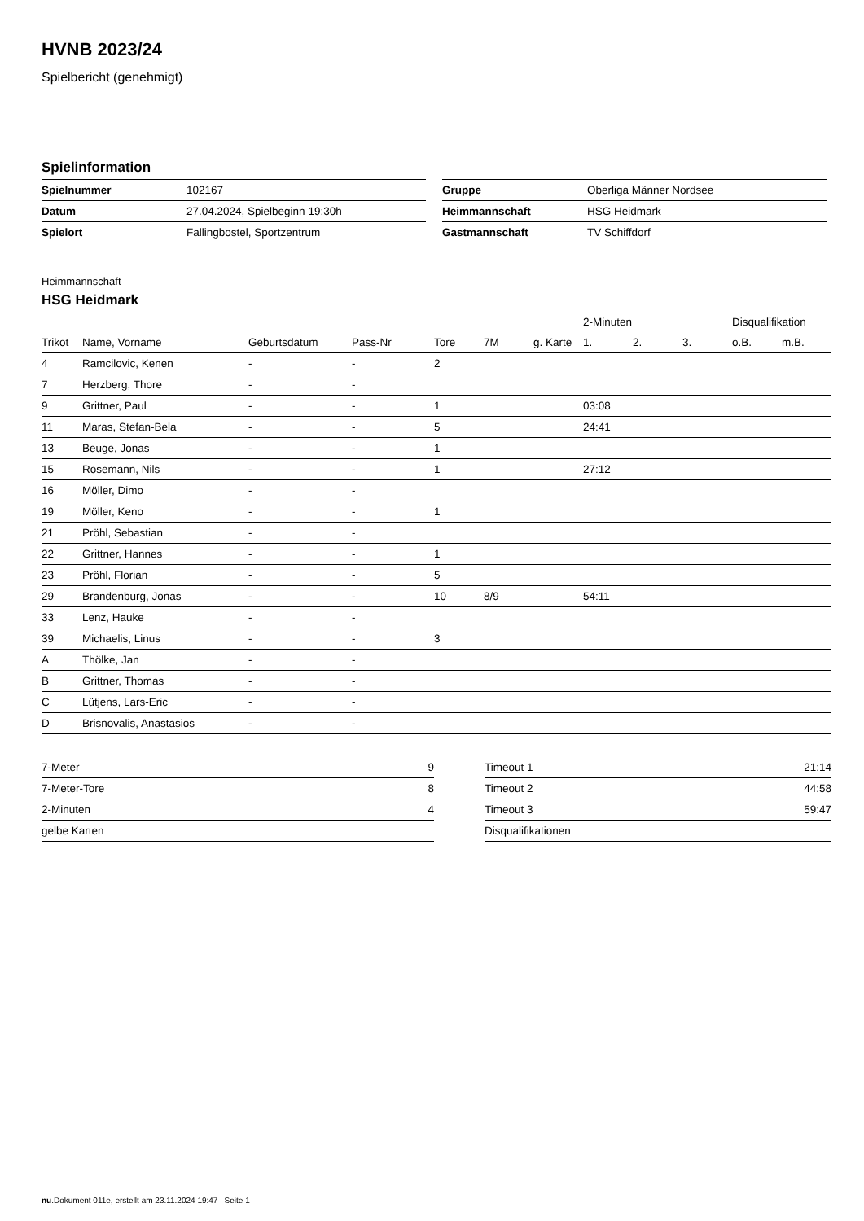HVNB 2023/24
Spielbericht (genehmigt)
Spielinformation
| Spielnummer | 102167 |
| Datum | 27.04.2024, Spielbeginn 19:30h |
| Spielort | Fallingbostel, Sportzentrum |
| Gruppe | Oberliga Männer Nordsee |
| Heimmannschaft | HSG Heidmark |
| Gastmannschaft | TV Schiffdorf |
Heimmannschaft
HSG Heidmark
| | | | | | | | | 2-Minuten | | | Disqualifikation | |
| --- | --- | --- | --- | --- | --- | --- | --- | --- | --- | --- | --- | --- |
| Trikot | Name, Vorname | Geburtsdatum | Pass-Nr | Tore | 7M | g. Karte | | 1. | 2. | 3. | o.B. | m.B. |
| 4 | Ramcilovic, Kenen | - | - | 2 | | | | | | | | |
| 7 | Herzberg, Thore | - | - | | | | | | | | | |
| 9 | Grittner, Paul | - | - | 1 | | | | 03:08 | | | | |
| 11 | Maras, Stefan-Bela | - | - | 5 | | | | 24:41 | | | | |
| 13 | Beuge, Jonas | - | - | 1 | | | | | | | | |
| 15 | Rosemann, Nils | - | - | 1 | | | | 27:12 | | | | |
| 16 | Möller, Dimo | - | - | | | | | | | | | |
| 19 | Möller, Keno | - | - | 1 | | | | | | | | |
| 21 | Pröhl, Sebastian | - | - | | | | | | | | | |
| 22 | Grittner, Hannes | - | - | 1 | | | | | | | | |
| 23 | Pröhl, Florian | - | - | 5 | | | | | | | | |
| 29 | Brandenburg, Jonas | - | - | 10 | 8/9 | | | 54:11 | | | | |
| 33 | Lenz, Hauke | - | - | | | | | | | | | |
| 39 | Michaelis, Linus | - | - | 3 | | | | | | | | |
| A | Thölke, Jan | - | - | | | | | | | | | |
| B | Grittner, Thomas | - | - | | | | | | | | | |
| C | Lütjens, Lars-Eric | - | - | | | | | | | | | |
| D | Brisnovalis, Anastasios | - | - | | | | | | | | | |
| 7-Meter | 9 |
| 7-Meter-Tore | 8 |
| 2-Minuten | 4 |
| gelbe Karten | |
| Timeout 1 | 21:14 |
| Timeout 2 | 44:58 |
| Timeout 3 | 59:47 |
| Disqualifikationen | |
nu.Dokument 011e, erstellt am 23.11.2024 19:47 | Seite 1